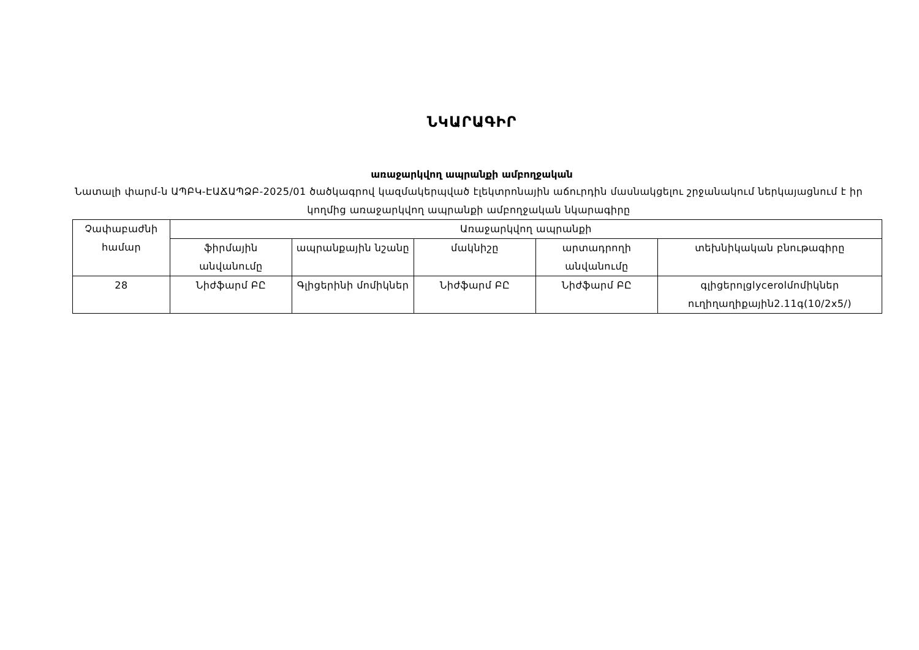ՆԿԱՐԱԳԻՐ
առաջարկվող ապրանքի ամբողջական
Նատալի փարմ-ն ԱՊԲԿ-ԷԱՃԱՊՁԲ-2025/01 ծածկագրով կազմակերպված էլեկտրոնային աճուրդին մասնակցելու շրջանակում ներկայացնում է իր կողմից առաջարկվող ապրանքի ամբողջական նկարագիրը
| Չափաբաժնի համար | Առաջարկվող ապրանքի | | | | |
| --- | --- | --- | --- | --- | --- |
| | ֆիրմային անվանումը | ապրանքային նշանը | մակնիշը | արտադրողի անվանումը | տեխնիկական բնութագիրը |
| 28 | Նիժֆարմ ԲԸ | Գլիցերինի մոմիկներ | Նիժֆարմ ԲԸ | Նիժֆարմ ԲԸ | գլիցերոլglycerolմոմիկներ ուղիղաղիքային2.11գ(10/2x5/) |